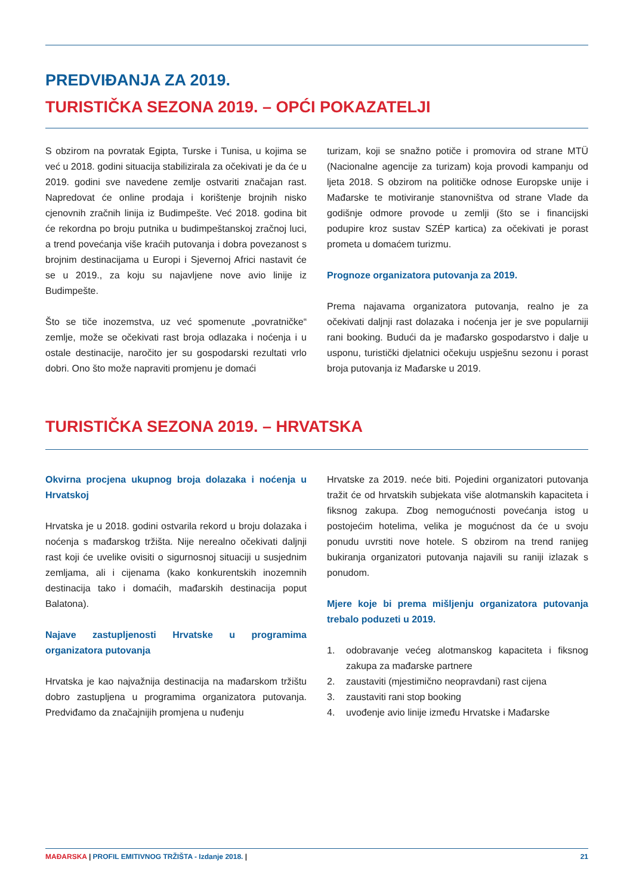PREDVIĐANJA ZA 2019.
TURISTIČKA SEZONA 2019. – OPĆI POKAZATELJI
S obzirom na povratak Egipta, Turske i Tunisa, u kojima se već u 2018. godini situacija stabilizirala za očekivati je da će u 2019. godini sve navedene zemlje ostvariti značajan rast. Napredovat će online prodaja i korištenje brojnih nisko cjenovnih zračnih linija iz Budimpešte. Već 2018. godina bit će rekordna po broju putnika u budimpeštanskoj zračnoj luci, a trend povećanja više kraćih putovanja i dobra povezanost s brojnim destinacijama u Europi i Sjevernoj Africi nastavit će se u 2019., za koju su najavljene nove avio linije iz Budimpešte.
Što se tiče inozemstva, uz već spomenute „povratničke“ zemlje, može se očekivati rast broja odlazaka i noćenja i u ostale destinacije, naročito jer su gospodarski rezultati vrlo dobri. Ono što može napraviti promjenu je domaći
turizam, koji se snažno potiče i promovira od strane MTÜ (Nacionalne agencije za turizam) koja provodi kampanju od ljeta 2018. S obzirom na političke odnose Europske unije i Mađarske te motiviranje stanovništva od strane Vlade da godišnje odmore provode u zemlji (što se i financijski podupire kroz sustav SZÉP kartica) za očekivati je porast prometa u domaćem turizmu.
Prognoze organizatora putovanja za 2019.
Prema najavama organizatora putovanja, realno je za očekivati daljnji rast dolazaka i noćenja jer je sve popularniji rani booking. Budući da je mađarsko gospodarstvo i dalje u usponu, turistički djelatnici očekuju uspješnu sezonu i porast broja putovanja iz Mađarske u 2019.
TURISTIČKA SEZONA 2019. – HRVATSKA
Okvirna procjena ukupnog broja dolazaka i noćenja u Hrvatskoj
Hrvatska je u 2018. godini ostvarila rekord u broju dolazaka i noćenja s mađarskog tržišta. Nije nerealno očekivati daljnji rast koji će uvelike ovisiti o sigurnosnoj situaciji u susjednim zemljama, ali i cijenama (kako konkurentskih inozemnih destinacija tako i domaćih, mađarskih destinacija poput Balatona).
Najave zastupljenosti Hrvatske u programima organizatora putovanja
Hrvatska je kao najvažnija destinacija na mađarskom tržištu dobro zastupljena u programima organizatora putovanja. Predviđamo da značajnijih promjena u nuđenju
Hrvatske za 2019. neće biti. Pojedini organizatori putovanja tražit će od hrvatskih subjekata više alotmanskih kapaciteta i fiksnog zakupa. Zbog nemogućnosti povećanja istog u postojećim hotelima, velika je mogućnost da će u svoju ponudu uvrstiti nove hotele. S obzirom na trend ranijeg bukiranja organizatori putovanja najavili su raniji izlazak s ponudom.
Mjere koje bi prema mišljenju organizatora putovanja trebalo poduzeti u 2019.
1. odobravanje većeg alotmanskog kapaciteta i fiksnog zakupa za mađarske partnere
2. zaustaviti (mjestimično neopravdani) rast cijena
3. zaustaviti rani stop booking
4. uvođenje avio linije između Hrvatske i Mađarske
MAĐARSKA | PROFIL EMITIVNOG TRŽIŠTA - Izdanje 2018. |
21